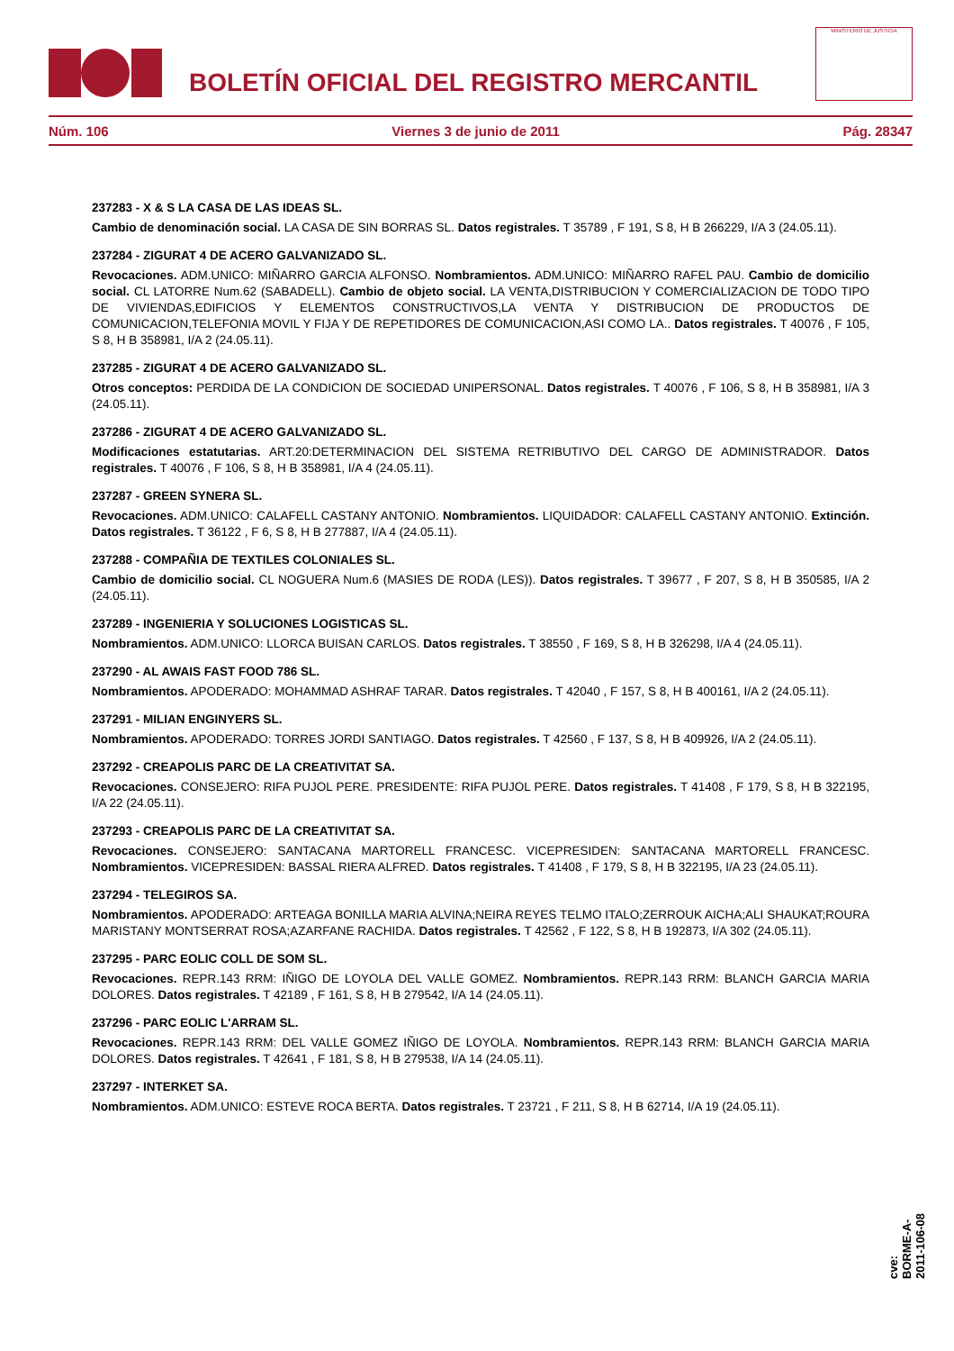BOLETÍN OFICIAL DEL REGISTRO MERCANTIL
MINISTERIO DE JUSTICIA
Núm. 106 Viernes 3 de junio de 2011 Pág. 28347
237283 - X & S LA CASA DE LAS IDEAS SL.
Cambio de denominación social. LA CASA DE SIN BORRAS SL. Datos registrales. T 35789 , F 191, S 8, H B 266229, I/A 3 (24.05.11).
237284 - ZIGURAT 4 DE ACERO GALVANIZADO SL.
Revocaciones. ADM.UNICO: MIÑARRO GARCIA ALFONSO. Nombramientos. ADM.UNICO: MIÑARRO RAFEL PAU. Cambio de domicilio social. CL LATORRE Num.62 (SABADELL). Cambio de objeto social. LA VENTA,DISTRIBUCION Y COMERCIALIZACION DE TODO TIPO DE VIVIENDAS,EDIFICIOS Y ELEMENTOS CONSTRUCTIVOS,LA VENTA Y DISTRIBUCION DE PRODUCTOS DE COMUNICACION,TELEFONIA MOVIL Y FIJA Y DE REPETIDORES DE COMUNICACION,ASI COMO LA.. Datos registrales. T 40076 , F 105, S 8, H B 358981, I/A 2 (24.05.11).
237285 - ZIGURAT 4 DE ACERO GALVANIZADO SL.
Otros conceptos: PERDIDA DE LA CONDICION DE SOCIEDAD UNIPERSONAL. Datos registrales. T 40076 , F 106, S 8, H B 358981, I/A 3 (24.05.11).
237286 - ZIGURAT 4 DE ACERO GALVANIZADO SL.
Modificaciones estatutarias. ART.20:DETERMINACION DEL SISTEMA RETRIBUTIVO DEL CARGO DE ADMINISTRADOR. Datos registrales. T 40076 , F 106, S 8, H B 358981, I/A 4 (24.05.11).
237287 - GREEN SYNERA SL.
Revocaciones. ADM.UNICO: CALAFELL CASTANY ANTONIO. Nombramientos. LIQUIDADOR: CALAFELL CASTANY ANTONIO. Extinción. Datos registrales. T 36122 , F 6, S 8, H B 277887, I/A 4 (24.05.11).
237288 - COMPAÑIA DE TEXTILES COLONIALES SL.
Cambio de domicilio social. CL NOGUERA Num.6 (MASIES DE RODA (LES)). Datos registrales. T 39677 , F 207, S 8, H B 350585, I/A 2 (24.05.11).
237289 - INGENIERIA Y SOLUCIONES LOGISTICAS SL.
Nombramientos. ADM.UNICO: LLORCA BUISAN CARLOS. Datos registrales. T 38550 , F 169, S 8, H B 326298, I/A 4 (24.05.11).
237290 - AL AWAIS FAST FOOD 786 SL.
Nombramientos. APODERADO: MOHAMMAD ASHRAF TARAR. Datos registrales. T 42040 , F 157, S 8, H B 400161, I/A 2 (24.05.11).
237291 - MILIAN ENGINYERS SL.
Nombramientos. APODERADO: TORRES JORDI SANTIAGO. Datos registrales. T 42560 , F 137, S 8, H B 409926, I/A 2 (24.05.11).
237292 - CREAPOLIS PARC DE LA CREATIVITAT SA.
Revocaciones. CONSEJERO: RIFA PUJOL PERE. PRESIDENTE: RIFA PUJOL PERE. Datos registrales. T 41408 , F 179, S 8, H B 322195, I/A 22 (24.05.11).
237293 - CREAPOLIS PARC DE LA CREATIVITAT SA.
Revocaciones. CONSEJERO: SANTACANA MARTORELL FRANCESC. VICEPRESIDEN: SANTACANA MARTORELL FRANCESC. Nombramientos. VICEPRESIDEN: BASSAL RIERA ALFRED. Datos registrales. T 41408 , F 179, S 8, H B 322195, I/A 23 (24.05.11).
237294 - TELEGIROS SA.
Nombramientos. APODERADO: ARTEAGA BONILLA MARIA ALVINA;NEIRA REYES TELMO ITALO;ZERROUK AICHA;ALI SHAUKAT;ROURA MARISTANY MONTSERRAT ROSA;AZARFANE RACHIDA. Datos registrales. T 42562 , F 122, S 8, H B 192873, I/A 302 (24.05.11).
237295 - PARC EOLIC COLL DE SOM SL.
Revocaciones. REPR.143 RRM: IÑIGO DE LOYOLA DEL VALLE GOMEZ. Nombramientos. REPR.143 RRM: BLANCH GARCIA MARIA DOLORES. Datos registrales. T 42189 , F 161, S 8, H B 279542, I/A 14 (24.05.11).
237296 - PARC EOLIC L'ARRAM SL.
Revocaciones. REPR.143 RRM: DEL VALLE GOMEZ IÑIGO DE LOYOLA. Nombramientos. REPR.143 RRM: BLANCH GARCIA MARIA DOLORES. Datos registrales. T 42641 , F 181, S 8, H B 279538, I/A 14 (24.05.11).
237297 - INTERKET SA.
Nombramientos. ADM.UNICO: ESTEVE ROCA BERTA. Datos registrales. T 23721 , F 211, S 8, H B 62714, I/A 19 (24.05.11).
cve: BORME-A-2011-106-08